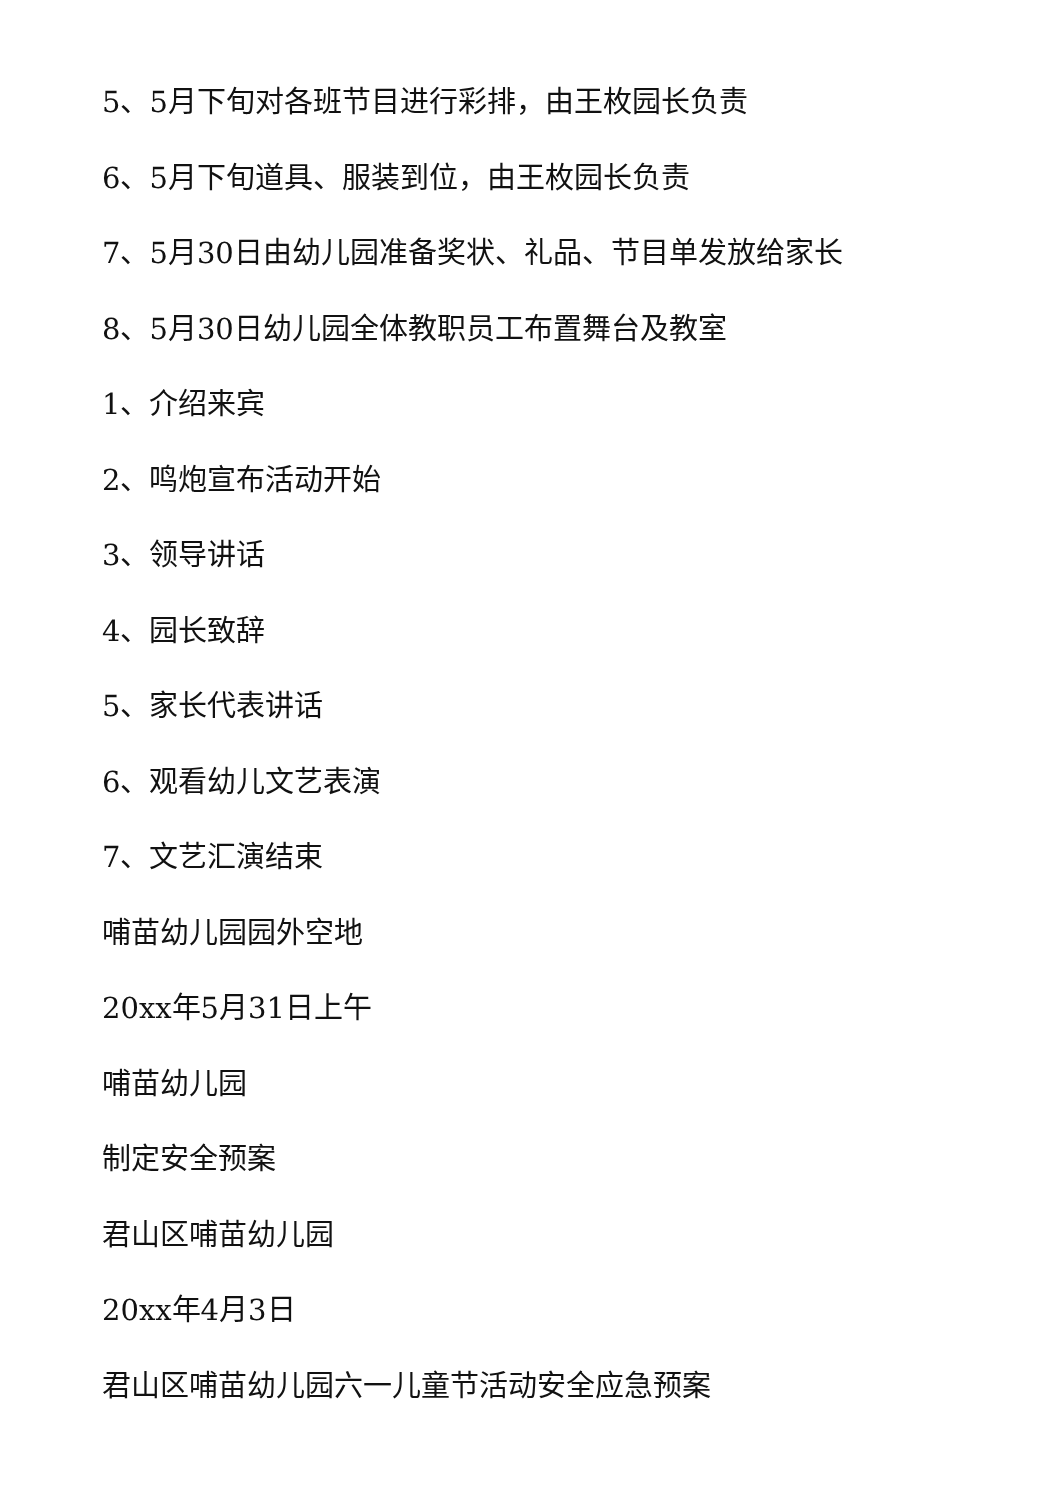5、5月下旬对各班节目进行彩排，由王枚园长负责
6、5月下旬道具、服装到位，由王枚园长负责
7、5月30日由幼儿园准备奖状、礼品、节目单发放给家长
8、5月30日幼儿园全体教职员工布置舞台及教室
1、介绍来宾
2、鸣炮宣布活动开始
3、领导讲话
4、园长致辞
5、家长代表讲话
6、观看幼儿文艺表演
7、文艺汇演结束
哺苗幼儿园园外空地
20xx年5月31日上午
哺苗幼儿园
制定安全预案
君山区哺苗幼儿园
20xx年4月3日
君山区哺苗幼儿园六一儿童节活动安全应急预案